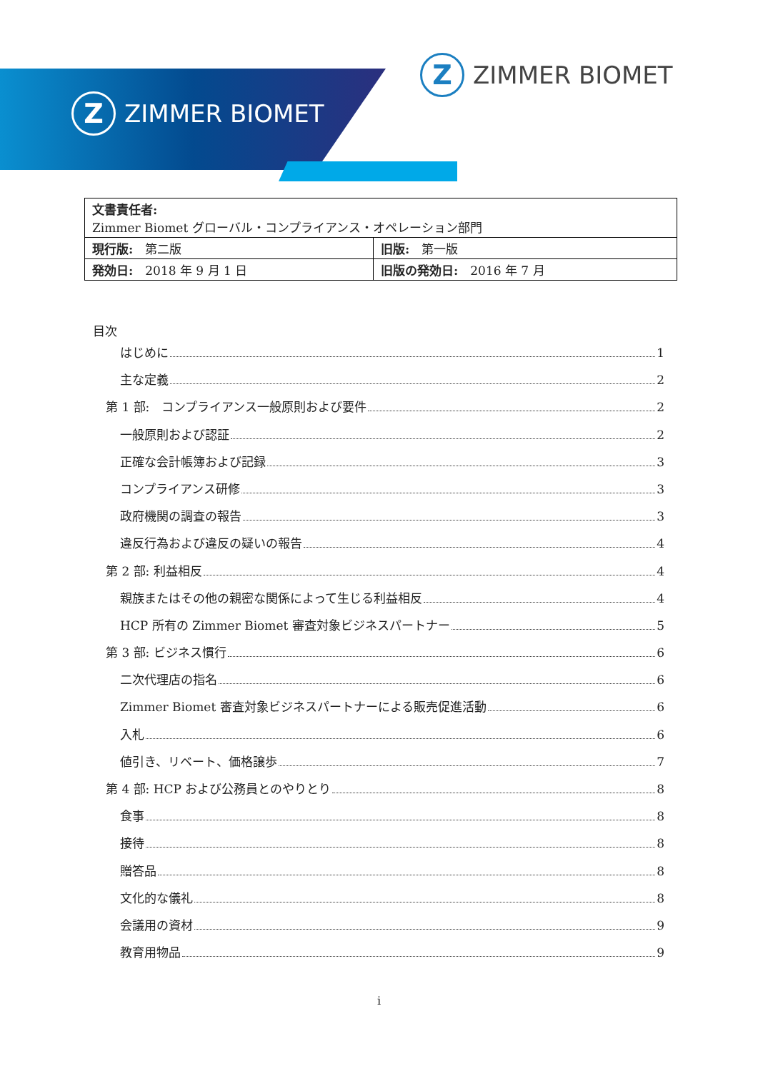Z
ZIMMER BIOMET
Z
ZIMMER BIOMET
| 文書責任者: Zimmer Biomet グローバル・コンプライアンス・オペレーション部門 | |
| 現行版: 第二版 | 旧版: 第一版 |
| 発効日: 2018 年 9 月 1 日 | 旧版の発効日: 2016 年 7 月 |
目次
はじめに 1
主な定義 2
第 1 部:　コンプライアンス一般原則および要件 2
一般原則および認証 2
正確な会計帳簿および記録 3
コンプライアンス研修 3
政府機関の調査の報告 3
違反行為および違反の疑いの報告 4
第 2 部: 利益相反 4
親族またはその他の親密な関係によって生じる利益相反 4
HCP 所有の Zimmer Biomet 審査対象ビジネスパートナー 5
第 3 部: ビジネス慣行 6
二次代理店の指名 6
Zimmer Biomet 審査対象ビジネスパートナーによる販売促進活動 6
入札 6
値引き、リベート、価格譲歩 7
第 4 部: HCP および公務員とのやりとり 8
食事 8
接待 8
贈答品 8
文化的な儀礼 8
会議用の資材 9
教育用物品 9
i